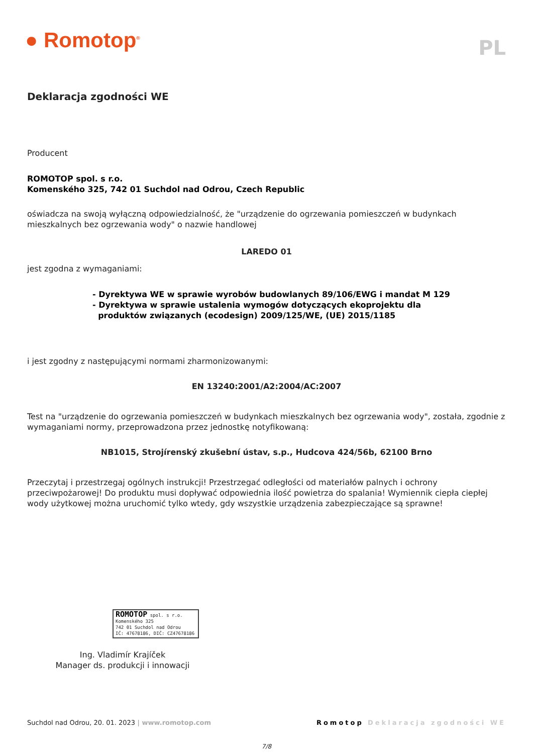● Romotop<sup>®</sup>
PL
Deklaracja zgodności WE
Producent
ROMOTOP spol. s r.o.
Komenského 325, 742 01 Suchdol nad Odrou, Czech Republic
oświadcza na swoją wyłączną odpowiedzialność, że "urządzenie do ogrzewania pomieszczeń w budynkach mieszkalnych bez ogrzewania wody" o nazwie handlowej
LAREDO 01
jest zgodna z wymaganiami:
- Dyrektywa WE w sprawie wyrobów budowlanych 89/106/EWG i mandat M 129
- Dyrektywa w sprawie ustalenia wymogów dotyczących ekoprojektu dla
produktów związanych (ecodesign) 2009/125/WE, (UE) 2015/1185
i jest zgodny z następującymi normami zharmonizowanymi:
EN 13240:2001/A2:2004/AC:2007
Test na "urządzenie do ogrzewania pomieszczeń w budynkach mieszkalnych bez ogrzewania wody", została, zgodnie z wymaganiami normy, przeprowadzona przez jednostkę notyfikowaną:
NB1015, Strojírenský zkušební ústav, s.p., Hudcova 424/56b, 62100 Brno
Przeczytaj i przestrzegaj ogólnych instrukcji! Przestrzegać odległości od materiałów palnych i ochrony przeciwpożarowej! Do produktu musi dopływać odpowiednia ilość powietrza do spalania! Wymiennik ciepła ciepłej wody użytkowej można uruchomić tylko wtedy, gdy wszystkie urządzenia zabezpieczające są sprawne!
ROMOTOP spol. s r.o.
Komenského 325
742 01 Suchdol nad Odrou
IČ: 47678186, DIČ: CZ47678186
Ing. Vladimír Krajíček
Manager ds. produkcji i innowacji
Suchdol nad Odrou, 20. 01. 2023 | www.romotop.com Romotop Deklaracja zgodności WE
7/8